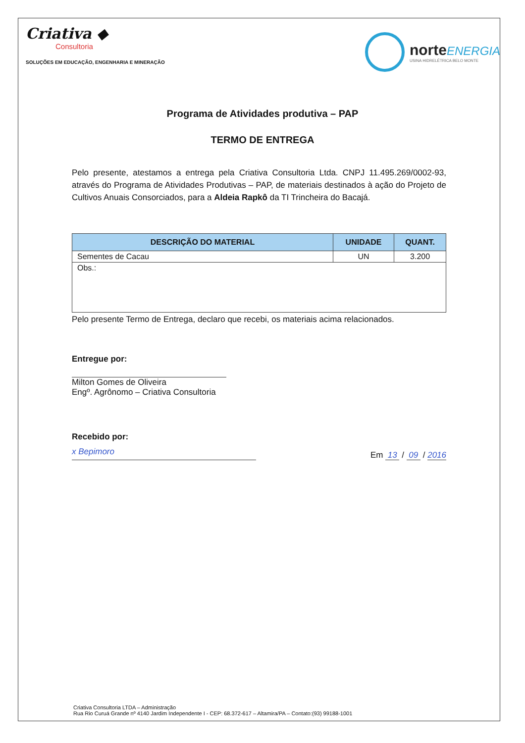Criativa ◆
Consultoria
SOLUÇÕES EM EDUCAÇÃO, ENGENHARIA E MINERAÇÃO
norteENERGIA
USINA HIDRELÉTRICA BELO MONTE
Programa de Atividades produtiva – PAP
TERMO DE ENTREGA
Pelo presente, atestamos a entrega pela Criativa Consultoria Ltda. CNPJ 11.495.269/0002-93, através do Programa de Atividades Produtivas – PAP, de materiais destinados à ação do Projeto de Cultivos Anuais Consorciados, para a Aldeia Rapkô da TI Trincheira do Bacajá.
| DESCRIÇÃO DO MATERIAL | UNIDADE | QUANT. |
| --- | --- | --- |
| Sementes de Cacau | UN | 3.200 |
| Obs.: | | |
Pelo presente Termo de Entrega, declaro que recebi, os materiais acima relacionados.
Entregue por:
Milton Gomes de Oliveira
Engº. Agrônomo – Criativa Consultoria
Recebido por:
x Bepimoro
Em 13 / 09 / 2016
Criativa Consultoria LTDA – Administração
Rua Rio Curuá Grande nº 4140 Jardim Independente I - CEP: 68.372-617 – Altamira/PA – Contato:(93) 99188-1001